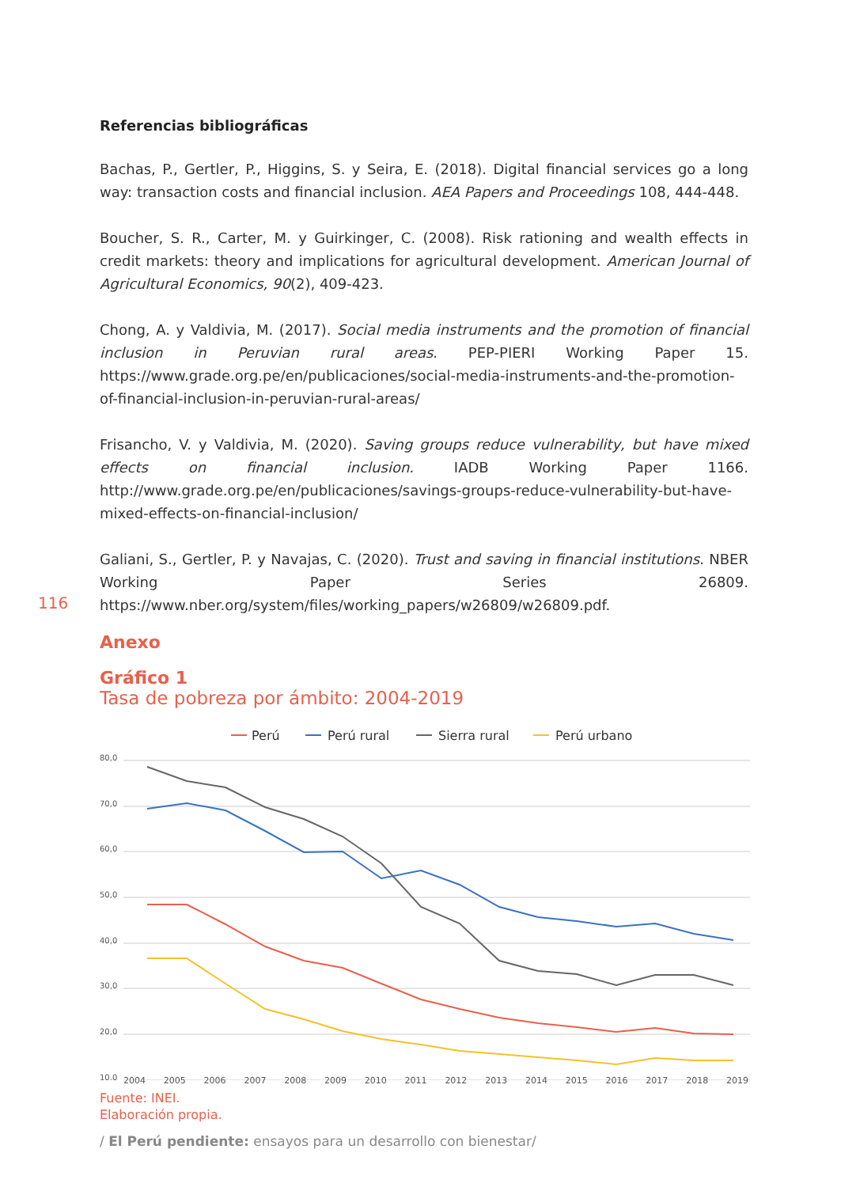116
Referencias bibliográficas
Bachas, P., Gertler, P., Higgins, S. y Seira, E. (2018). Digital financial services go a long way: transaction costs and financial inclusion. AEA Papers and Proceedings 108, 444-448.
Boucher, S. R., Carter, M. y Guirkinger, C. (2008). Risk rationing and wealth effects in credit markets: theory and implications for agricultural development. American Journal of Agricultural Economics, 90(2), 409-423.
Chong, A. y Valdivia, M. (2017). Social media instruments and the promotion of financial inclusion in Peruvian rural areas. PEP-PIERI Working Paper 15. https://www.grade.org.pe/en/publicaciones/social-media-instruments-and-the-promotion-of-financial-inclusion-in-peruvian-rural-areas/
Frisancho, V. y Valdivia, M. (2020). Saving groups reduce vulnerability, but have mixed effects on financial inclusion. IADB Working Paper 1166. http://www.grade.org.pe/en/publicaciones/savings-groups-reduce-vulnerability-but-have-mixed-effects-on-financial-inclusion/
Galiani, S., Gertler, P. y Navajas, C. (2020). Trust and saving in financial institutions. NBER Working Paper Series 26809. https://www.nber.org/system/files/working_papers/w26809/w26809.pdf.
Anexo
Gráfico 1
Tasa de pobreza por ámbito: 2004-2019
Perú
Perú rural
Sierra rural
Perú urbano
80,0
70,0
60,0
50,0
40,0
30,0
20,0
10,0
2004 2005 2006 2007 2008 2009 2010 2011 2012 2013 2014 2015 2016 2017 2018 2019
Fuente: INEI.
Elaboración propia.
/ El Perú pendiente: ensayos para un desarrollo con bienestar/